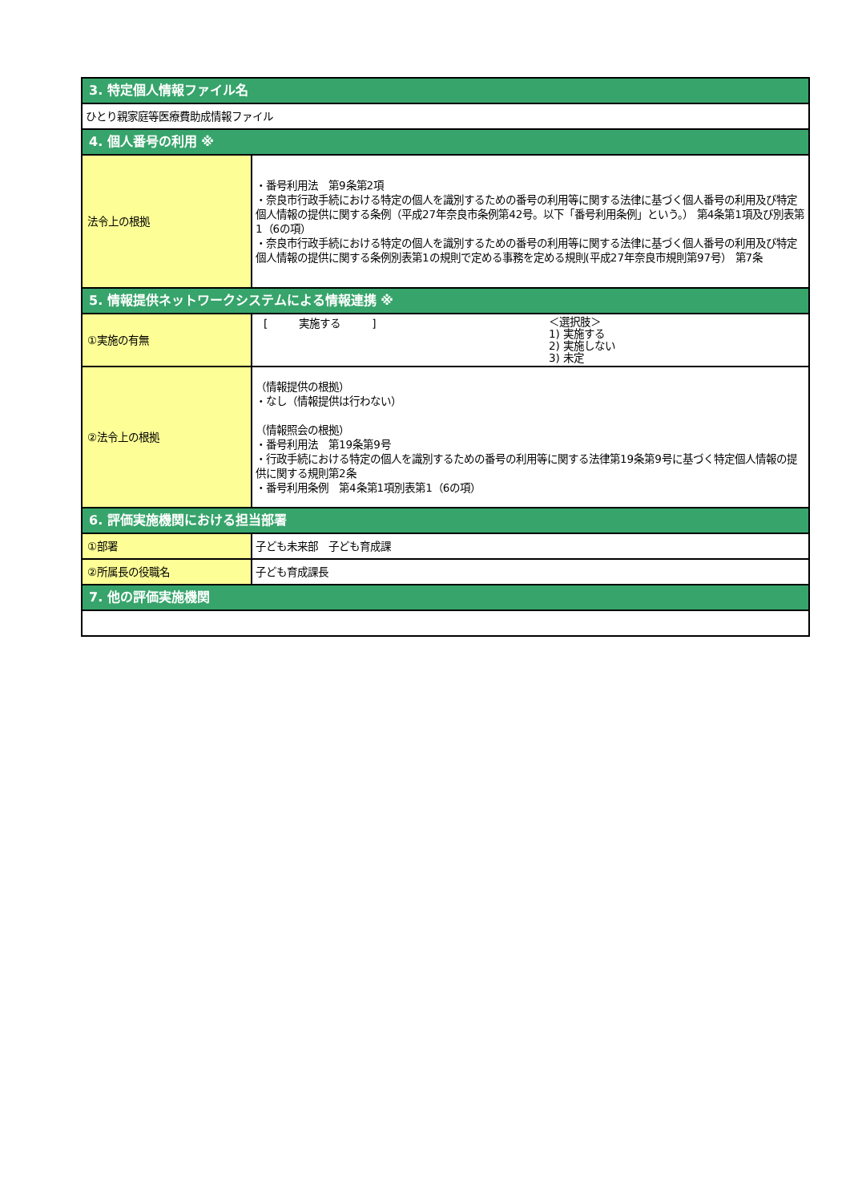| 3. 特定個人情報ファイル名 | |
| --- | --- |
| ひとり親家庭等医療費助成情報ファイル | |
| 4. 個人番号の利用 ※ | |
| 法令上の根拠 | ・番号利用法 第9条第2項 ・奈良市行政手続における特定の個人を識別するための番号の利用等に関する法律に基づく個人番号の利用及び特定個人情報の提供に関する条例（平成27年奈良市条例第42号。以下「番号利用条例」という。） 第4条第1項及び別表第1（6の項） ・奈良市行政手続における特定の個人を識別するための番号の利用等に関する法律に基づく個人番号の利用及び特定個人情報の提供に関する条例別表第1の規則で定める事務を定める規則(平成27年奈良市規則第97号） 第7条 |
| 5. 情報提供ネットワークシステムによる情報連携 ※ | |
| ①実施の有無 | [ 実施する ] ＜選択肢＞ 1) 実施する 2) 実施しない 3) 未定 |
| ②法令上の根拠 | （情報提供の根拠） ・なし（情報提供は行わない） （情報照会の根拠） ・番号利用法 第19条第9号 ・行政手続における特定の個人を識別するための番号の利用等に関する法律第19条第9号に基づく特定個人情報の提供に関する規則第2条 ・番号利用条例 第4条第1項別表第1（6の項） |
| 6. 評価実施機関における担当部署 | |
| ①部署 | 子ども未来部 子ども育成課 |
| ②所属長の役職名 | 子ども育成課長 |
| 7. 他の評価実施機関 | |